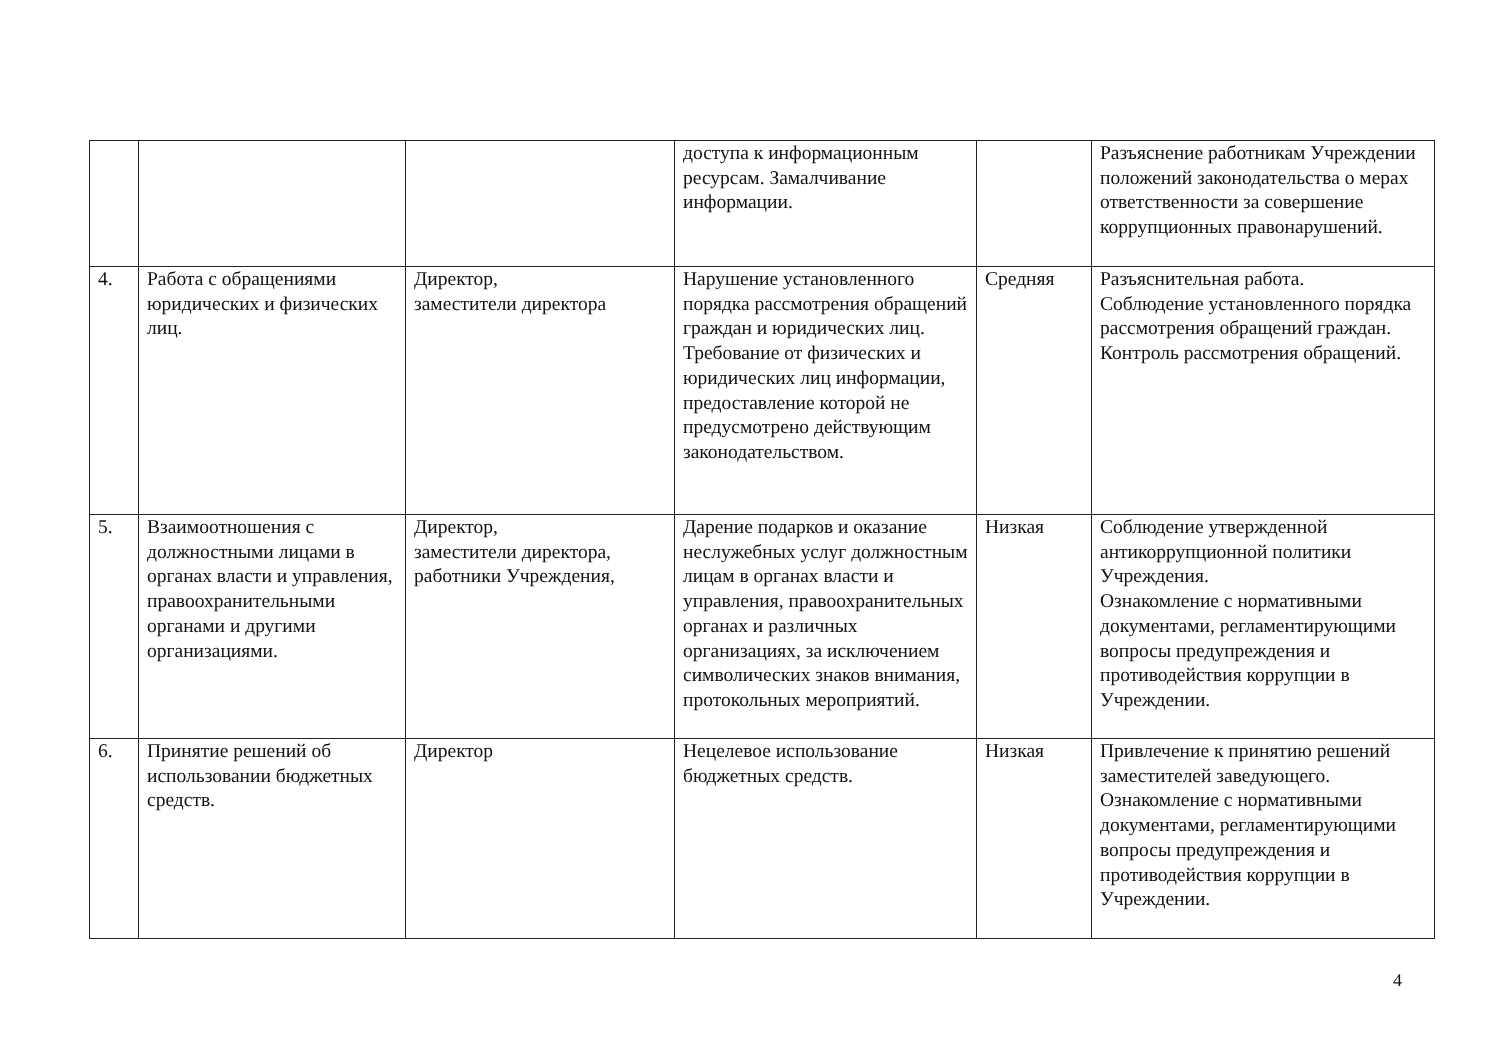| | | | доступа к информационным ресурсам. Замалчивание информации. | | Разъяснение работникам Учреждении положений законодательства о мерах ответственности за совершение коррупционных правонарушений. |
| 4. | Работа с обращениями юридических и физических лиц. | Директор, заместители директора | Нарушение установленного порядка рассмотрения обращений граждан и юридических лиц. Требование от физических и юридических лиц информации, предоставление которой не предусмотрено действующим законодательством. | Средняя | Разъяснительная работа. Соблюдение установленного порядка рассмотрения обращений граждан. Контроль рассмотрения обращений. |
| 5. | Взаимоотношения с должностными лицами в органах власти и управления, правоохранительными органами и другими организациями. | Директор, заместители директора, работники Учреждения, | Дарение подарков и оказание неслужебных услуг должностным лицам в органах власти и управления, правоохранительных органах и различных организациях, за исключением символических знаков внимания, протокольных мероприятий. | Низкая | Соблюдение утвержденной антикоррупционной политики Учреждения. Ознакомление с нормативными документами, регламентирующими вопросы предупреждения и противодействия коррупции в Учреждении. |
| 6. | Принятие решений об использовании бюджетных средств. | Директор | Нецелевое использование бюджетных средств. | Низкая | Привлечение к принятию решений заместителей заведующего. Ознакомление с нормативными документами, регламентирующими вопросы предупреждения и противодействия коррупции в Учреждении. |
4